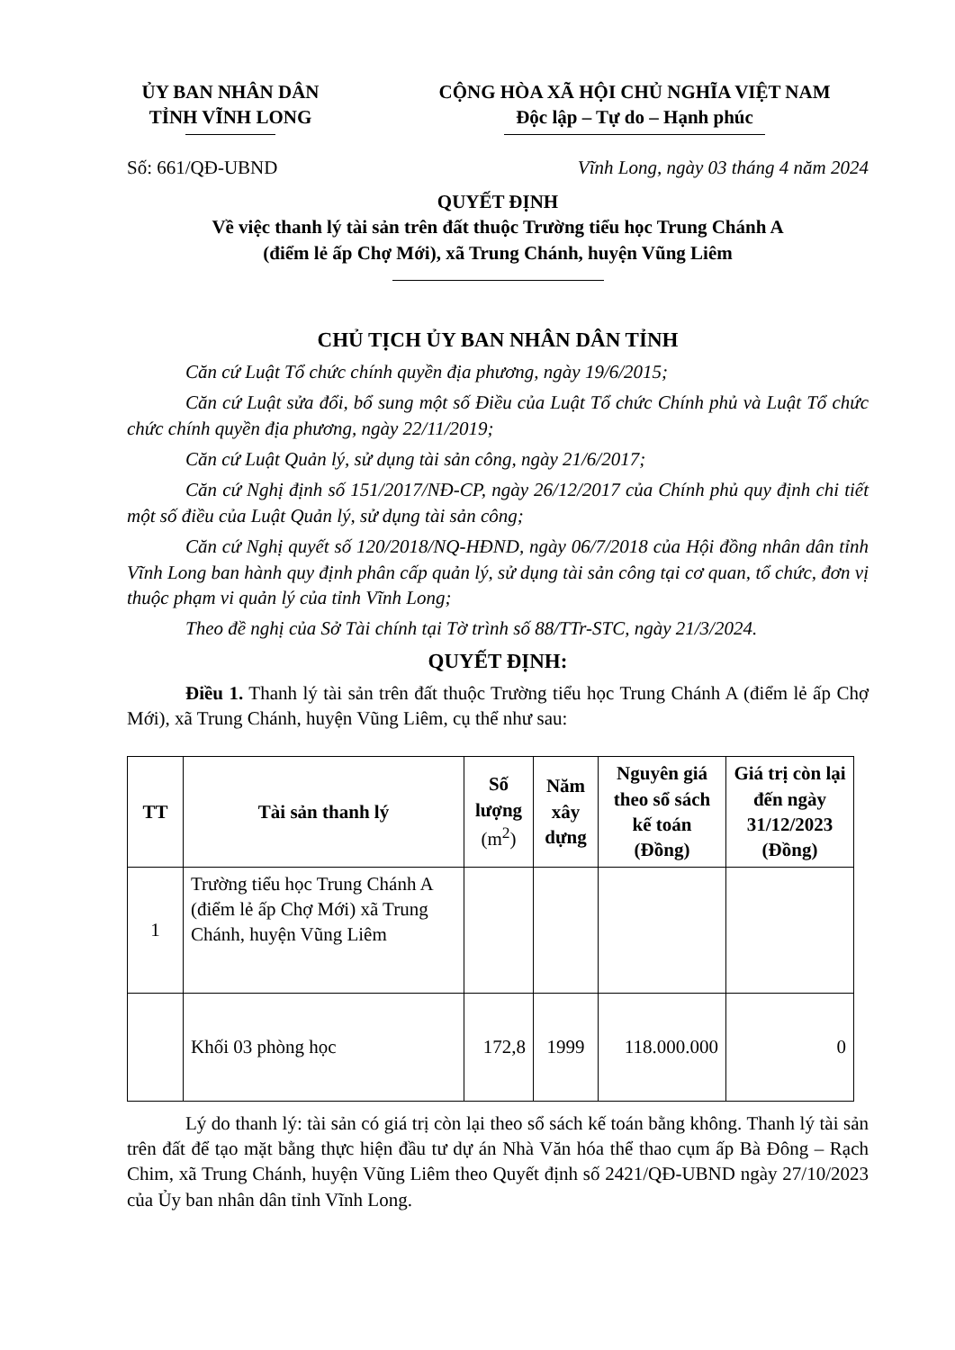ỦY BAN NHÂN DÂN
TỈNH VĨNH LONG
CỘNG HÒA XÃ HỘI CHỦ NGHĨA VIỆT NAM
Độc lập – Tự do – Hạnh phúc
Số: 661/QĐ-UBND Vĩnh Long, ngày 03 tháng 4 năm 2024
QUYẾT ĐỊNH
Về việc thanh lý tài sản trên đất thuộc Trường tiểu học Trung Chánh A
(điểm lẻ ấp Chợ Mới), xã Trung Chánh, huyện Vũng Liêm
CHỦ TỊCH ỦY BAN NHÂN DÂN TỈNH
Căn cứ Luật Tổ chức chính quyền địa phương, ngày 19/6/2015;
Căn cứ Luật sửa đổi, bổ sung một số Điều của Luật Tổ chức Chính phủ và Luật Tổ chức chức chính quyền địa phương, ngày 22/11/2019;
Căn cứ Luật Quản lý, sử dụng tài sản công, ngày 21/6/2017;
Căn cứ Nghị định số 151/2017/NĐ-CP, ngày 26/12/2017 của Chính phủ quy định chi tiết một số điều của Luật Quản lý, sử dụng tài sản công;
Căn cứ Nghị quyết số 120/2018/NQ-HĐND, ngày 06/7/2018 của Hội đồng nhân dân tỉnh Vĩnh Long ban hành quy định phân cấp quản lý, sử dụng tài sản công tại cơ quan, tổ chức, đơn vị thuộc phạm vi quản lý của tỉnh Vĩnh Long;
Theo đề nghị của Sở Tài chính tại Tờ trình số 88/TTr-STC, ngày 21/3/2024.
QUYẾT ĐỊNH:
Điều 1. Thanh lý tài sản trên đất thuộc Trường tiểu học Trung Chánh A (điểm lẻ ấp Chợ Mới), xã Trung Chánh, huyện Vũng Liêm, cụ thể như sau:
| TT | Tài sản thanh lý | Số lượng (m<sup>2</sup>) | Năm xây dựng | Nguyên giá theo sổ sách kế toán (Đồng) | Giá trị còn lại đến ngày 31/12/2023 (Đồng) |
| --- | --- | --- | --- | --- | --- |
| 1 | Trường tiểu học Trung Chánh A (điểm lẻ ấp Chợ Mới) xã Trung Chánh, huyện Vũng Liêm | | | | |
| | Khối 03 phòng học | 172,8 | 1999 | 118.000.000 | 0 |
Lý do thanh lý: tài sản có giá trị còn lại theo sổ sách kế toán bằng không. Thanh lý tài sản trên đất để tạo mặt bằng thực hiện đầu tư dự án Nhà Văn hóa thể thao cụm ấp Bà Đông – Rạch Chim, xã Trung Chánh, huyện Vũng Liêm theo Quyết định số 2421/QĐ-UBND ngày 27/10/2023 của Ủy ban nhân dân tỉnh Vĩnh Long.